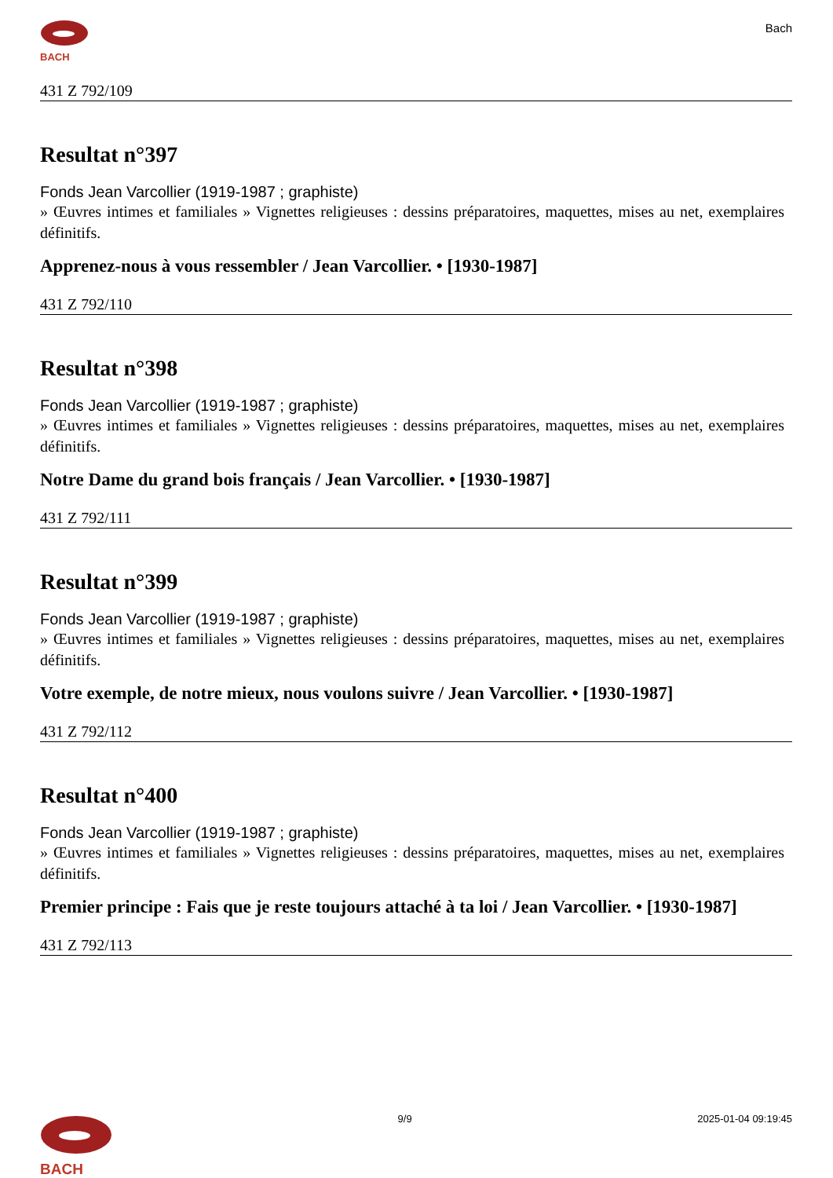BACH
Bach
431 Z 792/109
Resultat n°397
Fonds Jean Varcollier (1919-1987 ; graphiste)
» Œuvres intimes et familiales » Vignettes religieuses : dessins préparatoires, maquettes, mises au net, exemplaires définitifs.
Apprenez-nous à vous ressembler / Jean Varcollier. • [1930-1987]
431 Z 792/110
Resultat n°398
Fonds Jean Varcollier (1919-1987 ; graphiste)
» Œuvres intimes et familiales » Vignettes religieuses : dessins préparatoires, maquettes, mises au net, exemplaires définitifs.
Notre Dame du grand bois français / Jean Varcollier. • [1930-1987]
431 Z 792/111
Resultat n°399
Fonds Jean Varcollier (1919-1987 ; graphiste)
» Œuvres intimes et familiales » Vignettes religieuses : dessins préparatoires, maquettes, mises au net, exemplaires définitifs.
Votre exemple, de notre mieux, nous voulons suivre / Jean Varcollier. • [1930-1987]
431 Z 792/112
Resultat n°400
Fonds Jean Varcollier (1919-1987 ; graphiste)
» Œuvres intimes et familiales » Vignettes religieuses : dessins préparatoires, maquettes, mises au net, exemplaires définitifs.
Premier principe : Fais que je reste toujours attaché à ta loi / Jean Varcollier. • [1930-1987]
431 Z 792/113
BACH
9/9 2025-01-04 09:19:45